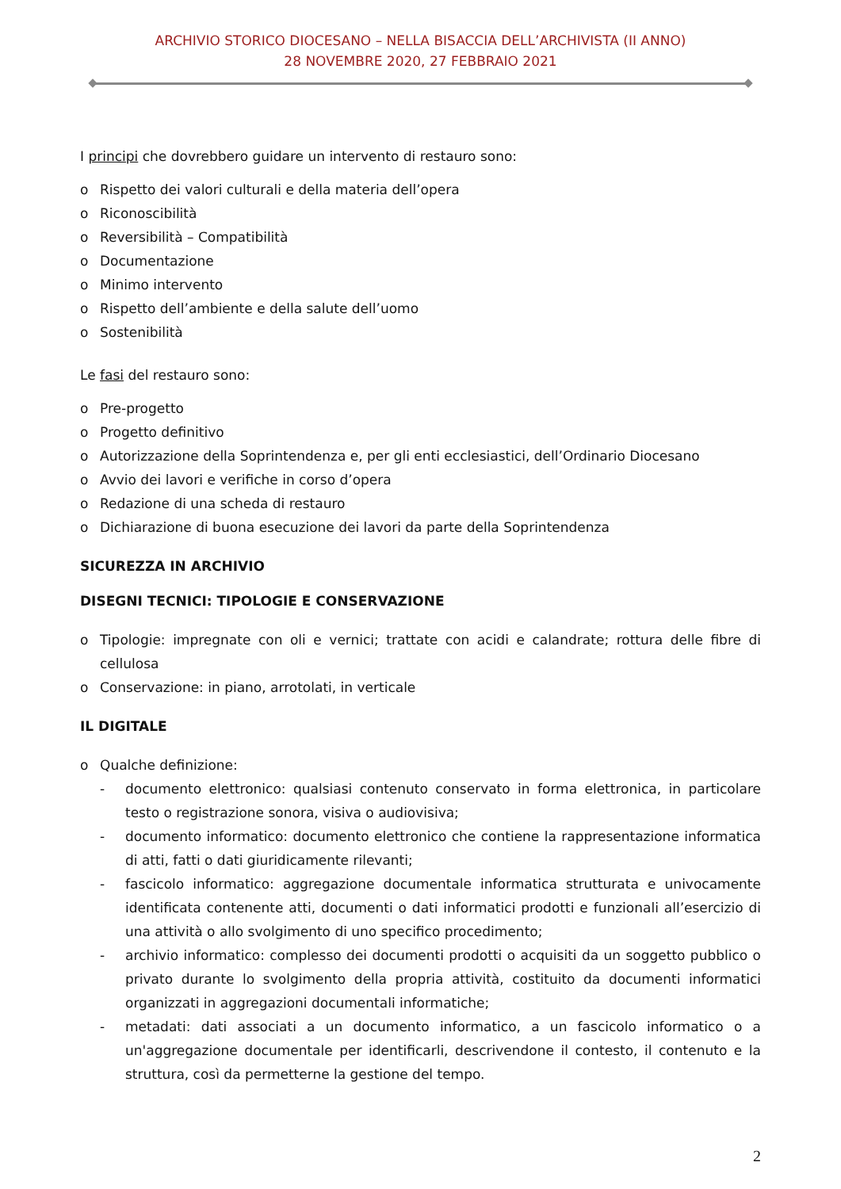ARCHIVIO STORICO DIOCESANO – NELLA BISACCIA DELL’ARCHIVISTA (II ANNO)
28 NOVEMBRE 2020, 27 FEBBRAIO 2021
I principi che dovrebbero guidare un intervento di restauro sono:
o Rispetto dei valori culturali e della materia dell’opera
o Riconoscibilità
o Reversibilità – Compatibilità
o Documentazione
o Minimo intervento
o Rispetto dell’ambiente e della salute dell’uomo
o Sostenibilità
Le fasi del restauro sono:
o Pre-progetto
o Progetto definitivo
o Autorizzazione della Soprintendenza e, per gli enti ecclesiastici, dell’Ordinario Diocesano
o Avvio dei lavori e verifiche in corso d’opera
o Redazione di una scheda di restauro
o Dichiarazione di buona esecuzione dei lavori da parte della Soprintendenza
SICUREZZA IN ARCHIVIO
DISEGNI TECNICI: TIPOLOGIE E CONSERVAZIONE
o Tipologie: impregnate con oli e vernici; trattate con acidi e calandrate; rottura delle fibre di cellulosa
o Conservazione: in piano, arrotolati, in verticale
IL DIGITALE
o Qualche definizione:
- documento elettronico: qualsiasi contenuto conservato in forma elettronica, in particolare testo o registrazione sonora, visiva o audiovisiva;
- documento informatico: documento elettronico che contiene la rappresentazione informatica di atti, fatti o dati giuridicamente rilevanti;
- fascicolo informatico: aggregazione documentale informatica strutturata e univocamente identificata contenente atti, documenti o dati informatici prodotti e funzionali all’esercizio di una attività o allo svolgimento di uno specifico procedimento;
- archivio informatico: complesso dei documenti prodotti o acquisiti da un soggetto pubblico o privato durante lo svolgimento della propria attività, costituito da documenti informatici organizzati in aggregazioni documentali informatiche;
- metadati: dati associati a un documento informatico, a un fascicolo informatico o a un'aggregazione documentale per identificarli, descrivendone il contesto, il contenuto e la struttura, così da permetterne la gestione del tempo.
2